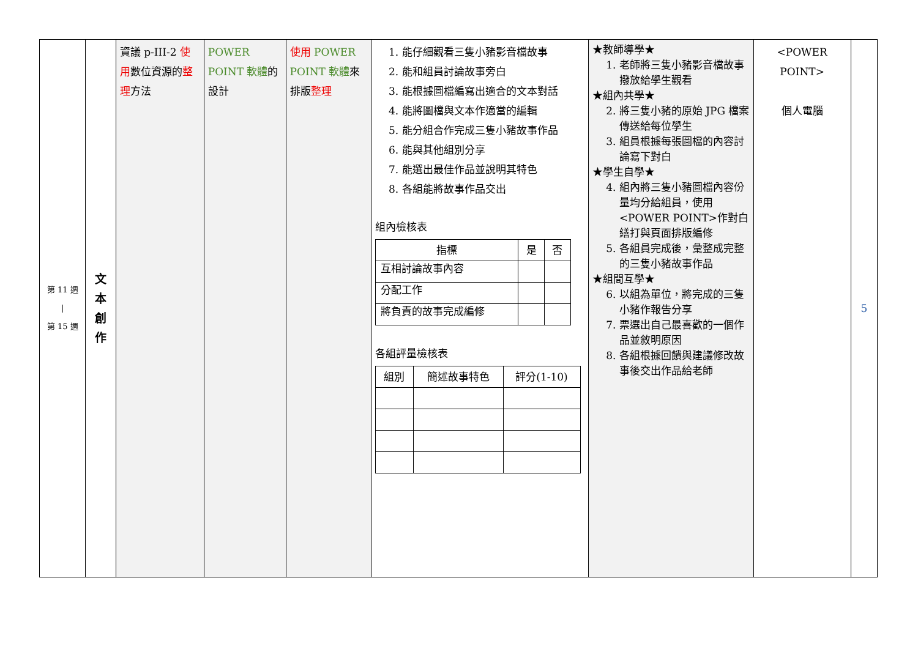| 第 11 週 / 第 15 週 | 文 本 創 作 | 資議 p-III-2 使用 數位資源的 整理 方法 | POWER POINT 軟體 的設計 | 使用 POWER POINT 軟體 來排版 整理 | 1. 能仔細觀看三隻小豬影音檔故事 2. 能和組員討論故事旁白 3. 能根據圖檔編寫出適合的文本對話 4. 能將圖檔與文本作適當的編輯 5. 能分組合作完成三隻小豬故事作品 6. 能與其他組別分享 7. 能選出最佳作品並說明其特色 8. 各組能將故事作品交出 組內檢核表 / 指標 / 是 / 否 / / --- / --- / --- / / 互相討論故事內容 / / / / 分配工作 / / / / 將負責的故事完成編修 / / / 各組評量檢核表 / 組別 / 簡述故事特色 / 評分(1-10) / / --- / --- / --- / | ★教師導學★ 1. 老師將三隻小豬影音檔故事撥放給學生觀看 ★組內共學★ 2. 將三隻小豬的原始 JPG 檔案傳送給每位學生 3. 組員根據每張圖檔的內容討論寫下對白 ★學生自學★ 4. 組內將三隻小豬圖檔內容份量均分給組員，使用<POWER POINT>作對白繕打與頁面排版編修 5. 各組員完成後，彙整成完整的三隻小豬故事作品 ★組間互學★ 6. 以組為單位，將完成的三隻小豬作報告分享 7. 票選出自己最喜歡的一個作品並敘明原因 8. 各組根據回饋與建議修改故事後交出作品給老師 | <POWER POINT> 個人電腦 | 5 |